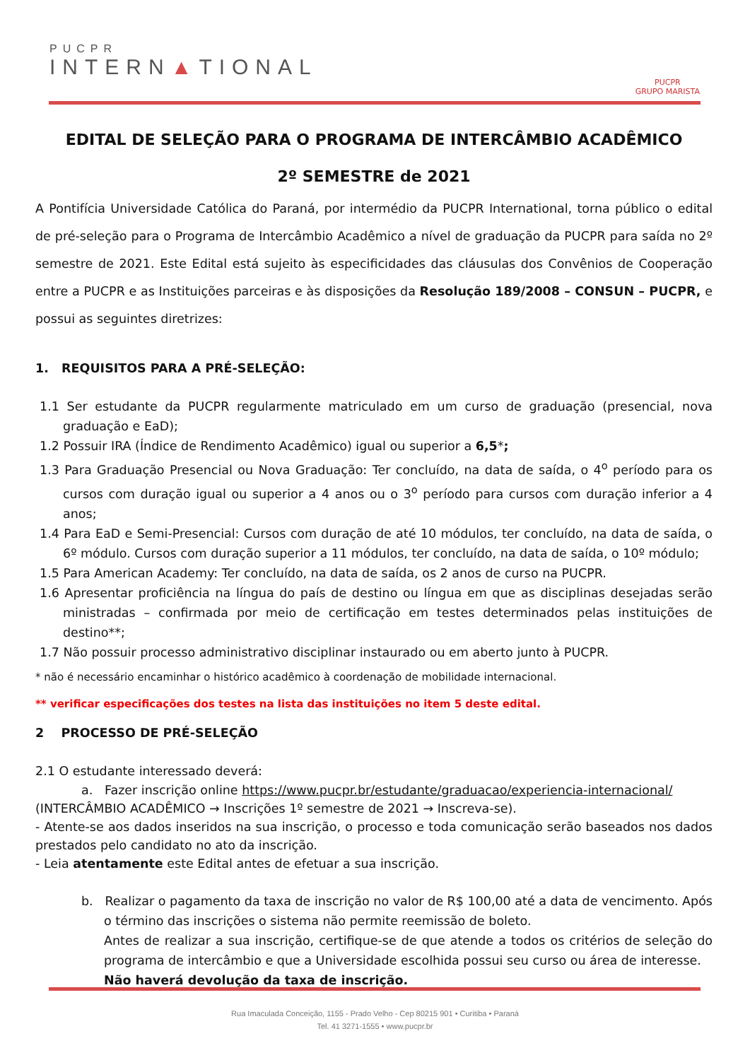PUCPR
INTERN▲TIONAL
PUCPR
GRUPO MARISTA
EDITAL DE SELEÇÃO PARA O PROGRAMA DE INTERCÂMBIO ACADÊMICO
2º SEMESTRE de 2021
A Pontifícia Universidade Católica do Paraná, por intermédio da PUCPR International, torna público o edital de pré-seleção para o Programa de Intercâmbio Acadêmico a nível de graduação da PUCPR para saída no 2º semestre de 2021. Este Edital está sujeito às especificidades das cláusulas dos Convênios de Cooperação entre a PUCPR e as Instituições parceiras e às disposições da Resolução 189/2008 – CONSUN – PUCPR, e possui as seguintes diretrizes:
1. REQUISITOS PARA A PRÉ-SELEÇÃO:
1.1 Ser estudante da PUCPR regularmente matriculado em um curso de graduação (presencial, nova graduação e EaD);
1.2 Possuir IRA (Índice de Rendimento Acadêmico) igual ou superior a 6,5*;
1.3 Para Graduação Presencial ou Nova Graduação: Ter concluído, na data de saída, o 4<sup>o</sup> período para os cursos com duração igual ou superior a 4 anos ou o 3<sup>o</sup> período para cursos com duração inferior a 4 anos;
1.4 Para EaD e Semi-Presencial: Cursos com duração de até 10 módulos, ter concluído, na data de saída, o 6º módulo. Cursos com duração superior a 11 módulos, ter concluído, na data de saída, o 10º módulo;
1.5 Para American Academy: Ter concluído, na data de saída, os 2 anos de curso na PUCPR.
1.6 Apresentar proficiência na língua do país de destino ou língua em que as disciplinas desejadas serão ministradas – confirmada por meio de certificação em testes determinados pelas instituições de destino**;
1.7 Não possuir processo administrativo disciplinar instaurado ou em aberto junto à PUCPR.
* não é necessário encaminhar o histórico acadêmico à coordenação de mobilidade internacional.
** verificar especificações dos testes na lista das instituições no item 5 deste edital.
2 PROCESSO DE PRÉ-SELEÇÃO
2.1 O estudante interessado deverá:
a. Fazer inscrição online https://www.pucpr.br/estudante/graduacao/experiencia-internacional/
(INTERCÂMBIO ACADÊMICO → Inscrições 1º semestre de 2021 → Inscreva-se).
- Atente-se aos dados inseridos na sua inscrição, o processo e toda comunicação serão baseados nos dados prestados pelo candidato no ato da inscrição.
- Leia atentamente este Edital antes de efetuar a sua inscrição.
b. Realizar o pagamento da taxa de inscrição no valor de R$ 100,00 até a data de vencimento. Após o término das inscrições o sistema não permite reemissão de boleto.
Antes de realizar a sua inscrição, certifique-se de que atende a todos os critérios de seleção do programa de intercâmbio e que a Universidade escolhida possui seu curso ou área de interesse.
Não haverá devolução da taxa de inscrição.
Rua Imaculada Conceição, 1155 - Prado Velho - Cep 80215 901 • Curitiba • Paraná
Tel. 41 3271-1555 • www.pucpr.br